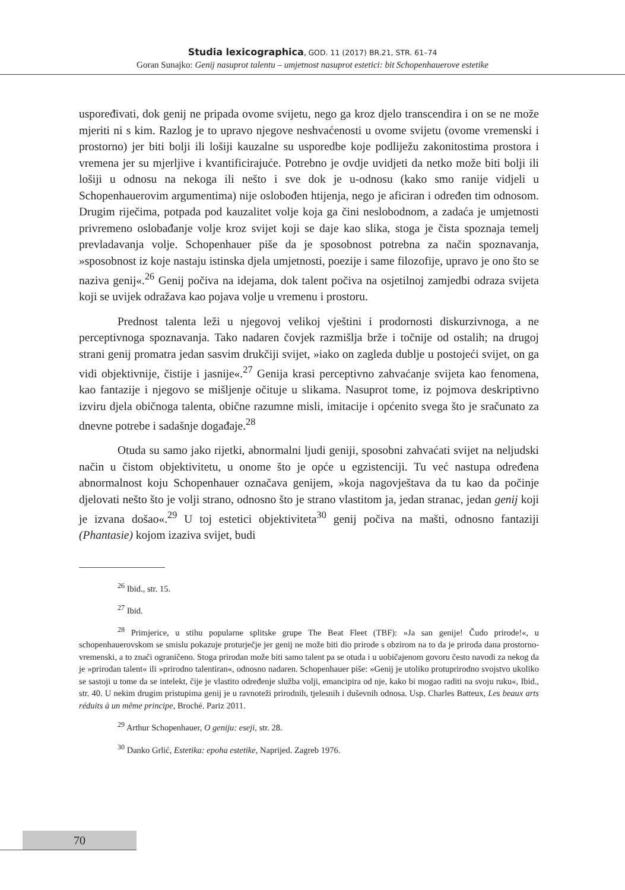Studia lexicographica, GOD. 11 (2017) BR.21, STR. 61–74
Goran Sunajko: Genij nasuprot talentu – umjetnost nasuprot estetici: bit Schopenhauerove estetike
uspoređivati, dok genij ne pripada ovome svijetu, nego ga kroz djelo transcendira i on se ne može mjeriti ni s kim. Razlog je to upravo njegove neshvaćenosti u ovome svijetu (ovome vremenski i prostorno) jer biti bolji ili lošiji kauzalne su usporedbe koje podliježu zakonitostima prostora i vremena jer su mjerljive i kvantificirajuće. Potrebno je ovdje uvidjeti da netko može biti bolji ili lošiji u odnosu na nekoga ili nešto i sve dok je u-odnosu (kako smo ranije vidjeli u Schopenhauerovim argumentima) nije oslobođen htijenja, nego je aficiran i određen tim odnosom. Drugim riječima, potpada pod kauzalitet volje koja ga čini neslobodnom, a zadaća je umjetnosti privremeno oslobađanje volje kroz svijet koji se daje kao slika, stoga je čista spoznaja temelj prevladavanja volje. Schopenhauer piše da je sposobnost potrebna za način spoznavanja, »sposobnost iz koje nastaju istinska djela umjetnosti, poezije i same filozofije, upravo je ono što se naziva genij«.<sup>26</sup> Genij počiva na idejama, dok talent počiva na osjetilnoj zamjedbi odraza svijeta koji se uvijek odražava kao pojava volje u vremenu i prostoru.
Prednost talenta leži u njegovoj velikoj vještini i prodornosti diskurzivnoga, a ne perceptivnoga spoznavanja. Tako nadaren čovjek razmišlja brže i točnije od ostalih; na drugoj strani genij promatra jedan sasvim drukčiji svijet, »iako on zagleda dublje u postojeći svijet, on ga vidi objektivnije, čistije i jasnije«.<sup>27</sup> Genija krasi perceptivno zahvaćanje svijeta kao fenomena, kao fantazije i njegovo se mišljenje očituje u slikama. Nasuprot tome, iz pojmova deskriptivno izviru djela običnoga talenta, obične razumne misli, imitacije i općenito svega što je sračunato za dnevne potrebe i sadašnje događaje.<sup>28</sup>
Otuda su samo jako rijetki, abnormalni ljudi geniji, sposobni zahvaćati svijet na neljudski način u čistom objektivitetu, u onome što je opće u egzistenciji. Tu već nastupa određena abnormalnost koju Schopenhauer označava genijem, »koja nagovještava da tu kao da počinje djelovati nešto što je volji strano, odnosno što je strano vlastitom ja, jedan stranac, jedan genij koji je izvana došao«.<sup>29</sup> U toj estetici objektiviteta<sup>30</sup> genij počiva na mašti, odnosno fantaziji (Phantasie) kojom izaziva svijet, budi
<sup>26</sup> Ibid., str. 15.
<sup>27</sup> Ibid.
<sup>28</sup> Primjerice, u stihu popularne splitske grupe The Beat Fleet (TBF): »Ja san genije! Čudo prirode!«, u schopenhauerovskom se smislu pokazuje proturječje jer genij ne može biti dio prirode s obzirom na to da je priroda dana prostorno-vremenski, a to znači ograničeno. Stoga prirodan može biti samo talent pa se otuda i u uobičajenom govoru često navodi za nekog da je »prirodan talent« ili »prirodno talentiran«, odnosno nadaren. Schopenhauer piše: »Genij je utoliko protuprirodno svojstvo ukoliko se sastoji u tome da se intelekt, čije je vlastito određenje služba volji, emancipira od nje, kako bi mogao raditi na svoju ruku«, Ibid., str. 40. U nekim drugim pristupima genij je u ravnoteži prirodnih, tjelesnih i duševnih odnosa. Usp. Charles Batteux, Les beaux arts réduits à un même principe, Broché. Pariz 2011.
<sup>29</sup> Arthur Schopenhauer, O geniju: eseji, str. 28.
<sup>30</sup> Danko Grlić, Estetika: epoha estetike, Naprijed. Zagreb 1976.
70